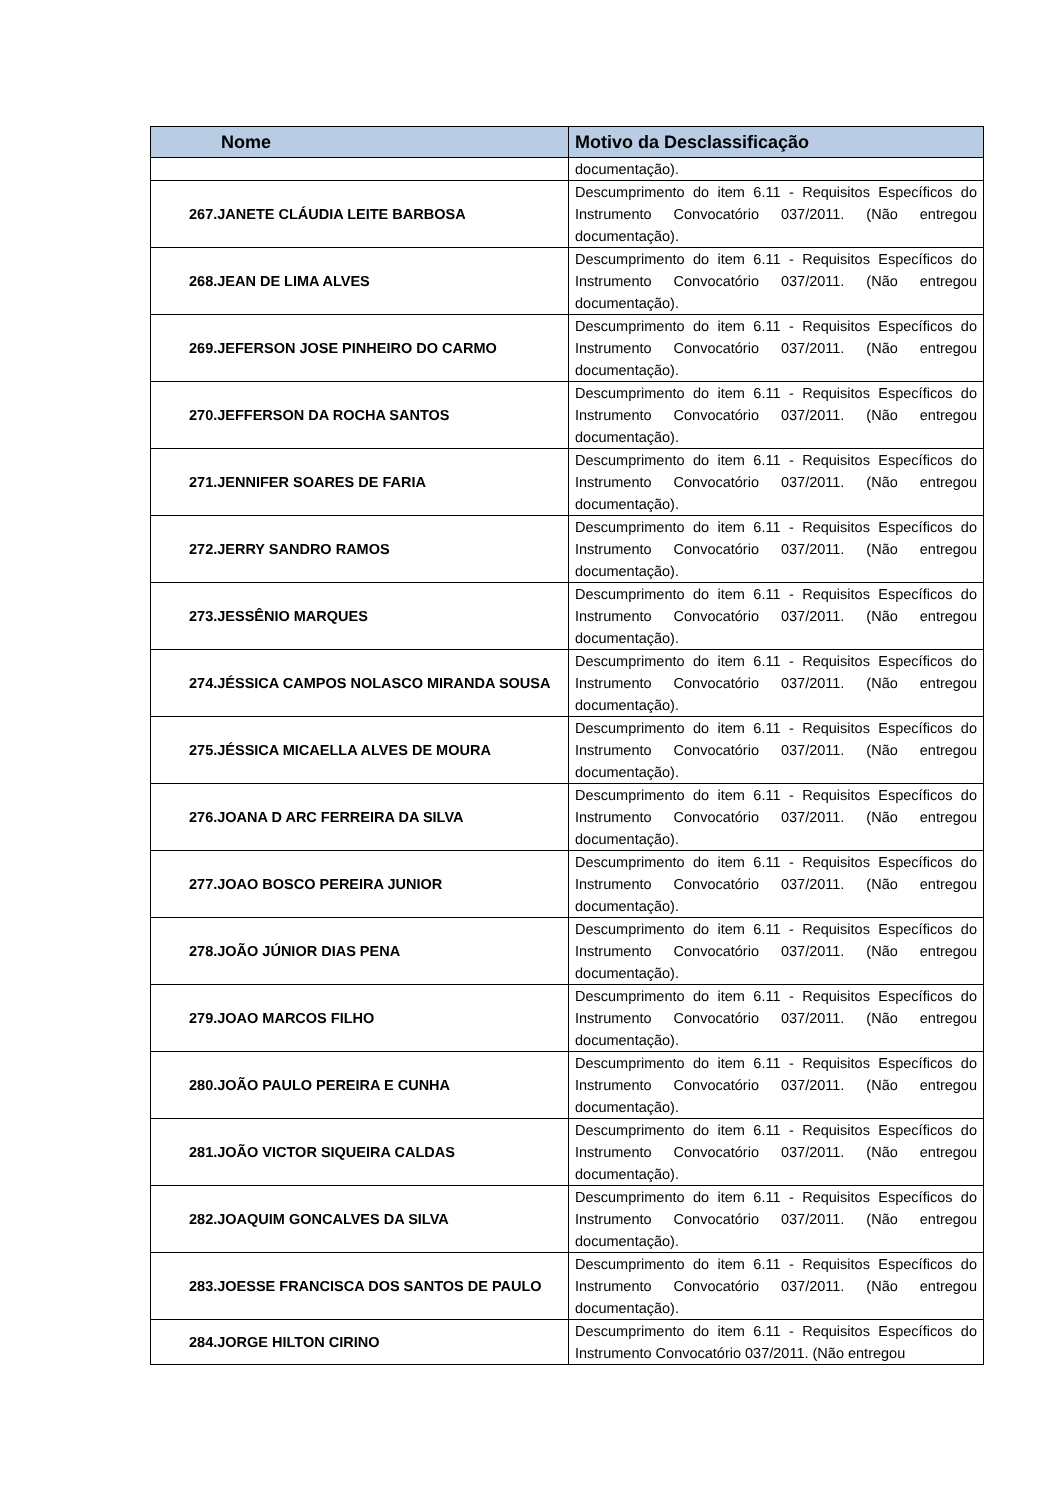| Nome | Motivo da Desclassificação |
| --- | --- |
| | documentação). |
| 267.JANETE CLÁUDIA LEITE BARBOSA | Descumprimento do item 6.11 - Requisitos Específicos do Instrumento Convocatório 037/2011. (Não entregou documentação). |
| 268.JEAN DE LIMA ALVES | Descumprimento do item 6.11 - Requisitos Específicos do Instrumento Convocatório 037/2011. (Não entregou documentação). |
| 269.JEFERSON JOSE PINHEIRO DO CARMO | Descumprimento do item 6.11 - Requisitos Específicos do Instrumento Convocatório 037/2011. (Não entregou documentação). |
| 270.JEFFERSON DA ROCHA SANTOS | Descumprimento do item 6.11 - Requisitos Específicos do Instrumento Convocatório 037/2011. (Não entregou documentação). |
| 271.JENNIFER SOARES DE FARIA | Descumprimento do item 6.11 - Requisitos Específicos do Instrumento Convocatório 037/2011. (Não entregou documentação). |
| 272.JERRY SANDRO RAMOS | Descumprimento do item 6.11 - Requisitos Específicos do Instrumento Convocatório 037/2011. (Não entregou documentação). |
| 273.JESSÊNIO MARQUES | Descumprimento do item 6.11 - Requisitos Específicos do Instrumento Convocatório 037/2011. (Não entregou documentação). |
| 274.JÉSSICA CAMPOS NOLASCO MIRANDA SOUSA | Descumprimento do item 6.11 - Requisitos Específicos do Instrumento Convocatório 037/2011. (Não entregou documentação). |
| 275.JÉSSICA MICAELLA ALVES DE MOURA | Descumprimento do item 6.11 - Requisitos Específicos do Instrumento Convocatório 037/2011. (Não entregou documentação). |
| 276.JOANA D ARC FERREIRA DA SILVA | Descumprimento do item 6.11 - Requisitos Específicos do Instrumento Convocatório 037/2011. (Não entregou documentação). |
| 277.JOAO BOSCO PEREIRA JUNIOR | Descumprimento do item 6.11 - Requisitos Específicos do Instrumento Convocatório 037/2011. (Não entregou documentação). |
| 278.JOÃO JÚNIOR DIAS PENA | Descumprimento do item 6.11 - Requisitos Específicos do Instrumento Convocatório 037/2011. (Não entregou documentação). |
| 279.JOAO MARCOS FILHO | Descumprimento do item 6.11 - Requisitos Específicos do Instrumento Convocatório 037/2011. (Não entregou documentação). |
| 280.JOÃO PAULO PEREIRA E CUNHA | Descumprimento do item 6.11 - Requisitos Específicos do Instrumento Convocatório 037/2011. (Não entregou documentação). |
| 281.JOÃO VICTOR SIQUEIRA CALDAS | Descumprimento do item 6.11 - Requisitos Específicos do Instrumento Convocatório 037/2011. (Não entregou documentação). |
| 282.JOAQUIM GONCALVES DA SILVA | Descumprimento do item 6.11 - Requisitos Específicos do Instrumento Convocatório 037/2011. (Não entregou documentação). |
| 283.JOESSE FRANCISCA DOS SANTOS DE PAULO | Descumprimento do item 6.11 - Requisitos Específicos do Instrumento Convocatório 037/2011. (Não entregou documentação). |
| 284.JORGE HILTON CIRINO | Descumprimento do item 6.11 - Requisitos Específicos do Instrumento Convocatório 037/2011. (Não entregou |